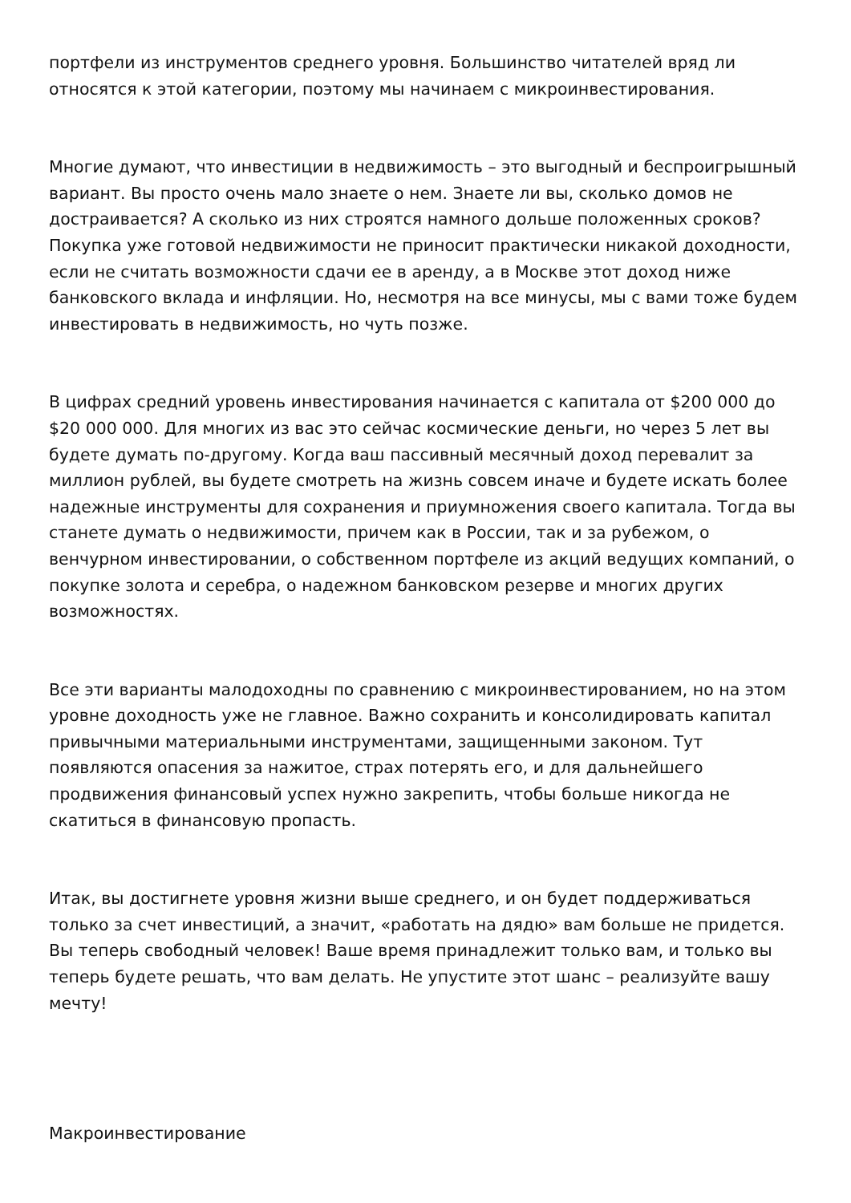портфели из инструментов среднего уровня. Большинство читателей вряд ли относятся к этой категории, поэтому мы начинаем с микроинвестирования.
Многие думают, что инвестиции в недвижимость – это выгодный и беспроигрышный вариант. Вы просто очень мало знаете о нем. Знаете ли вы, сколько домов не достраивается? А сколько из них строятся намного дольше положенных сроков? Покупка уже готовой недвижимости не приносит практически никакой доходности, если не считать возможности сдачи ее в аренду, а в Москве этот доход ниже банковского вклада и инфляции. Но, несмотря на все минусы, мы с вами тоже будем инвестировать в недвижимость, но чуть позже.
В цифрах средний уровень инвестирования начинается с капитала от $200 000 до $20 000 000. Для многих из вас это сейчас космические деньги, но через 5 лет вы будете думать по-другому. Когда ваш пассивный месячный доход перевалит за миллион рублей, вы будете смотреть на жизнь совсем иначе и будете искать более надежные инструменты для сохранения и приумножения своего капитала. Тогда вы станете думать о недвижимости, причем как в России, так и за рубежом, о венчурном инвестировании, о собственном портфеле из акций ведущих компаний, о покупке золота и серебра, о надежном банковском резерве и многих других возможностях.
Все эти варианты малодоходны по сравнению с микроинвестированием, но на этом уровне доходность уже не главное. Важно сохранить и консолидировать капитал привычными материальными инструментами, защищенными законом. Тут появляются опасения за нажитое, страх потерять его, и для дальнейшего продвижения финансовый успех нужно закрепить, чтобы больше никогда не скатиться в финансовую пропасть.
Итак, вы достигнете уровня жизни выше среднего, и он будет поддерживаться только за счет инвестиций, а значит, «работать на дядю» вам больше не придется. Вы теперь свободный человек! Ваше время принадлежит только вам, и только вы теперь будете решать, что вам делать. Не упустите этот шанс – реализуйте вашу мечту!
Макроинвестирование